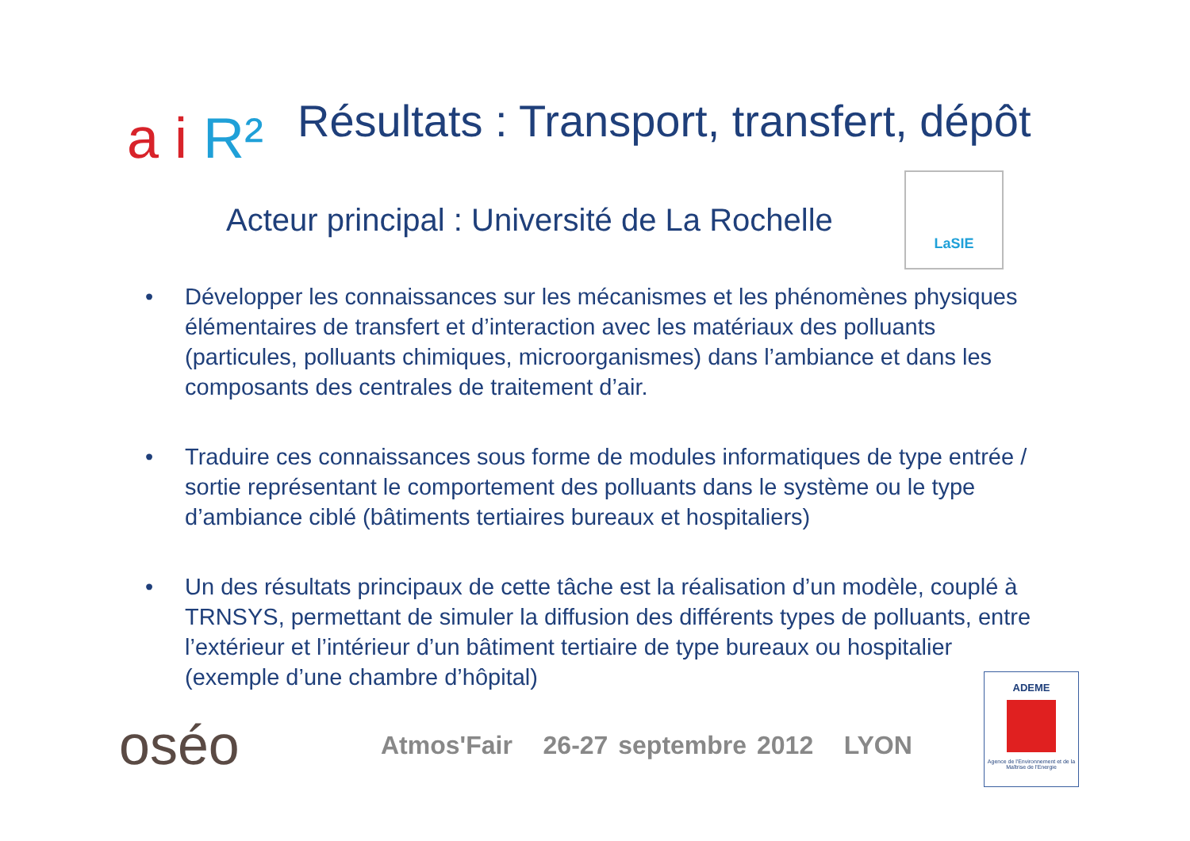a i R²
Résultats : Transport, transfert, dépôt
Acteur principal : Université de La Rochelle
LaSIE
• Développer les connaissances sur les mécanismes et les phénomènes physiques élémentaires de transfert et d’interaction avec les matériaux des polluants (particules, polluants chimiques, microorganismes) dans l’ambiance et dans les composants des centrales de traitement d’air.
• Traduire ces connaissances sous forme de modules informatiques de type entrée / sortie représentant le comportement des polluants dans le système ou le type d’ambiance ciblé (bâtiments tertiaires bureaux et hospitaliers)
• Un des résultats principaux de cette tâche est la réalisation d’un modèle, couplé à TRNSYS, permettant de simuler la diffusion des différents types de polluants, entre l’extérieur et l’intérieur d’un bâtiment tertiaire de type bureaux ou hospitalier (exemple d’une chambre d’hôpital)
oséo
Atmos'Fair 26-27 septembre 2012 LYON
ADEME
Agence de l'Environnement et de la Maîtrise de l'Energie